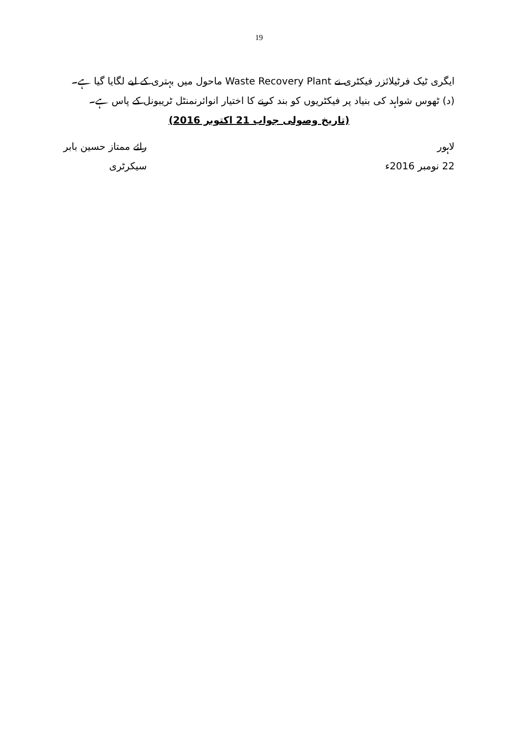19
ایگری ٹیک فرٹیلائزر فیکٹری نے Waste Recovery Plant ماحول میں بہتری کے لیے لگایا گیا ہے۔
(د) ٹھوس شواہد کی بنیاد پر فیکٹریوں کو بند کرنے کا اختیار انوائرنمنٹل ٹریبونل کے پاس ہے۔
(تاریخ وصولی جواب 21 اکتوبر 2016)
لاہور
22 نومبر 2016ء
رائے ممتاز حسین بابر
سیکرٹری